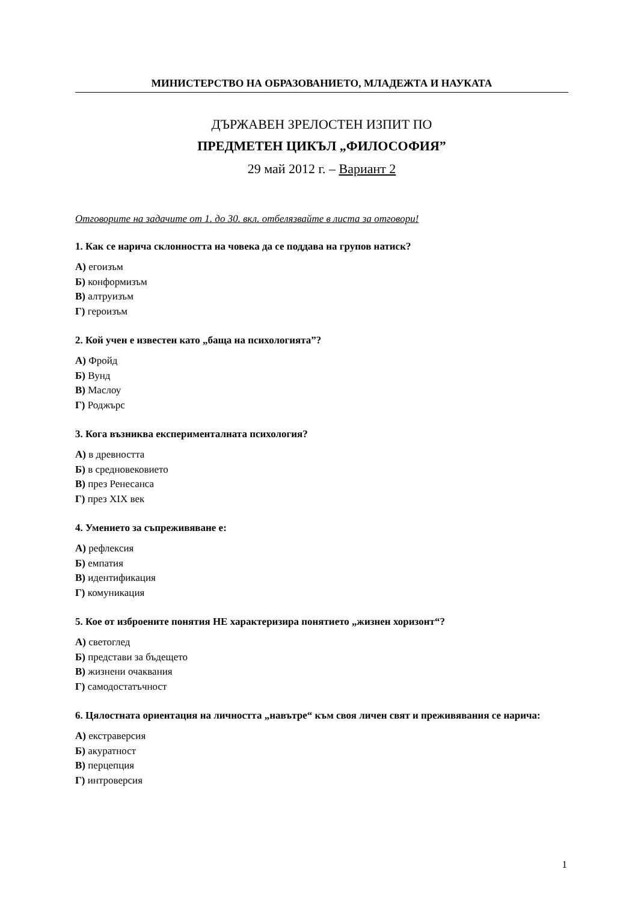МИНИСТЕРСТВО НА ОБРАЗОВАНИЕТО, МЛАДЕЖТА И НАУКАТА
ДЪРЖАВЕН ЗРЕЛОСТЕН ИЗПИТ ПО
ПРЕДМЕТЕН ЦИКЪЛ „ФИЛОСОФИЯ”
29 май 2012 г. – Вариант 2
Отговорите на задачите от 1. до 30. вкл. отбелязвайте в листа за отговори!
1. Как се нарича склонността на човека да се поддава на групов натиск?
А) егоизъм
Б) конформизъм
В) алтруизъм
Г) героизъм
2. Кой учен е известен като „баща на психологията”?
А) Фройд
Б) Вунд
В) Маслоу
Г) Роджърс
3. Кога възниква експерименталната психология?
А) в древността
Б) в средновековието
В) през Ренесанса
Г) през XIX век
4. Умението за съпреживяване е:
А) рефлексия
Б) емпатия
В) идентификация
Г) комуникация
5. Кое от изброените понятия НЕ характеризира понятието „жизнен хоризонт“?
А) светоглед
Б) представи за бъдещето
В) жизнени очаквания
Г) самодостатъчност
6. Цялостната ориентация на личността „навътре“ към своя личен свят и преживявания се нарича:
А) екстраверсия
Б) акуратност
В) перцепция
Г) интроверсия
1